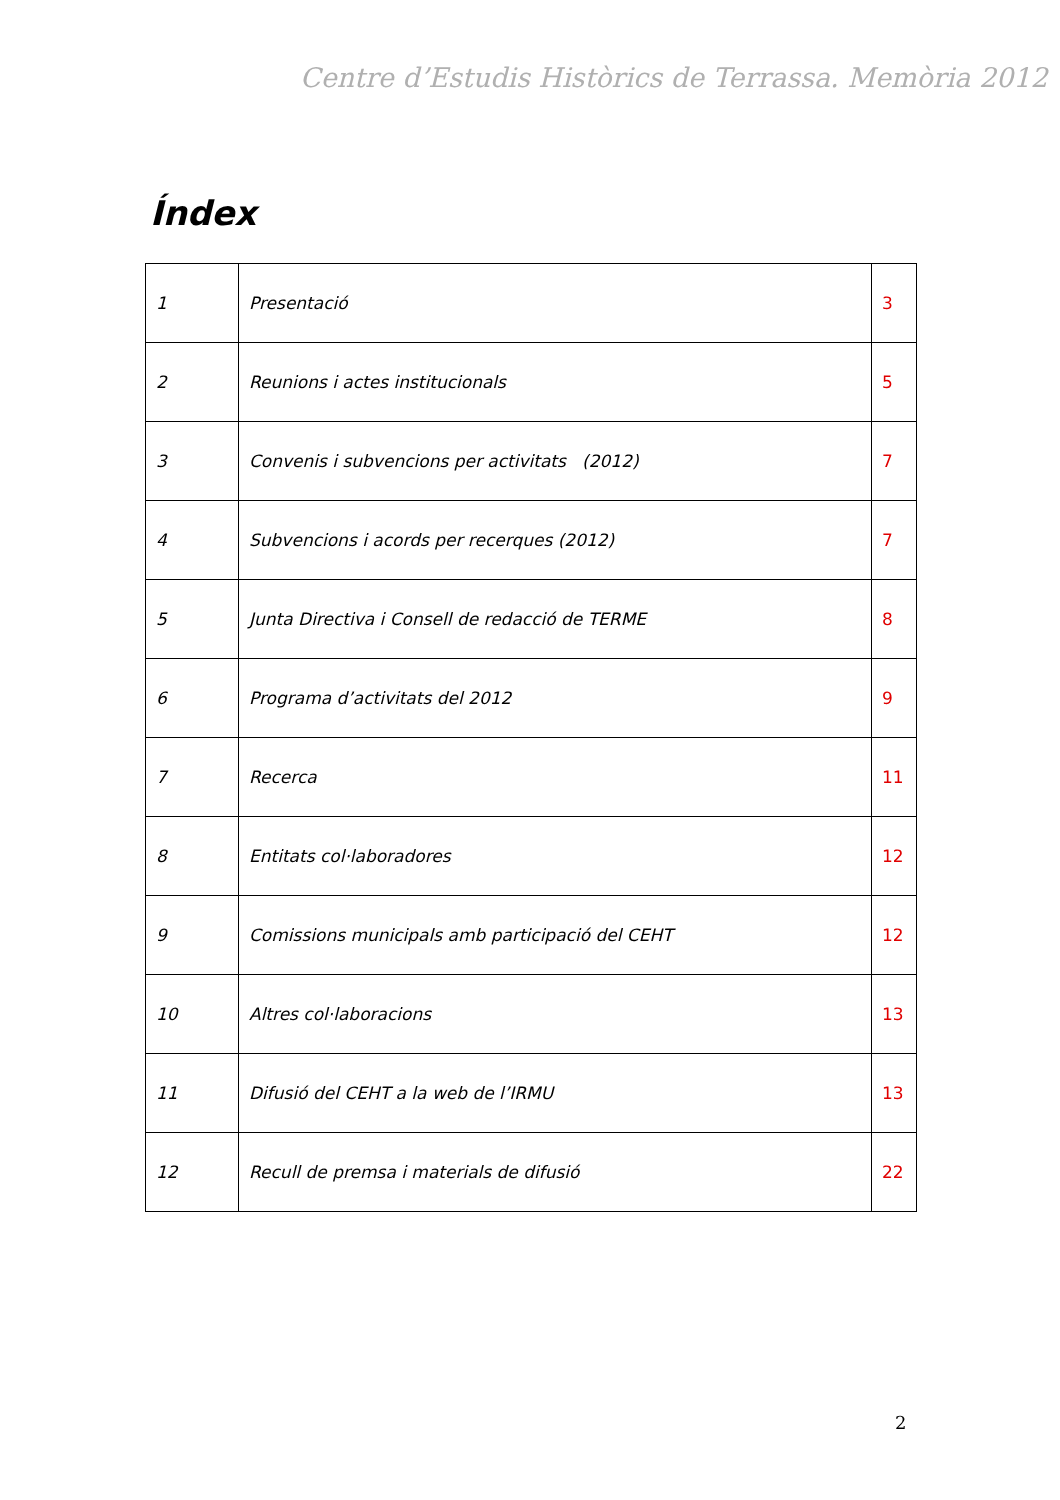Centre d’Estudis Històrics de Terrassa. Memòria 2012
Índex
| 1 | Presentació | 3 |
| 2 | Reunions i actes institucionals | 5 |
| 3 | Convenis i subvencions per activitats (2012) | 7 |
| 4 | Subvencions i acords per recerques (2012) | 7 |
| 5 | Junta Directiva i Consell de redacció de TERME | 8 |
| 6 | Programa d’activitats del 2012 | 9 |
| 7 | Recerca | 11 |
| 8 | Entitats col·laboradores | 12 |
| 9 | Comissions municipals amb participació del CEHT | 12 |
| 10 | Altres col·laboracions | 13 |
| 11 | Difusió del CEHT a la web de l’IRMU | 13 |
| 12 | Recull de premsa i materials de difusió | 22 |
2